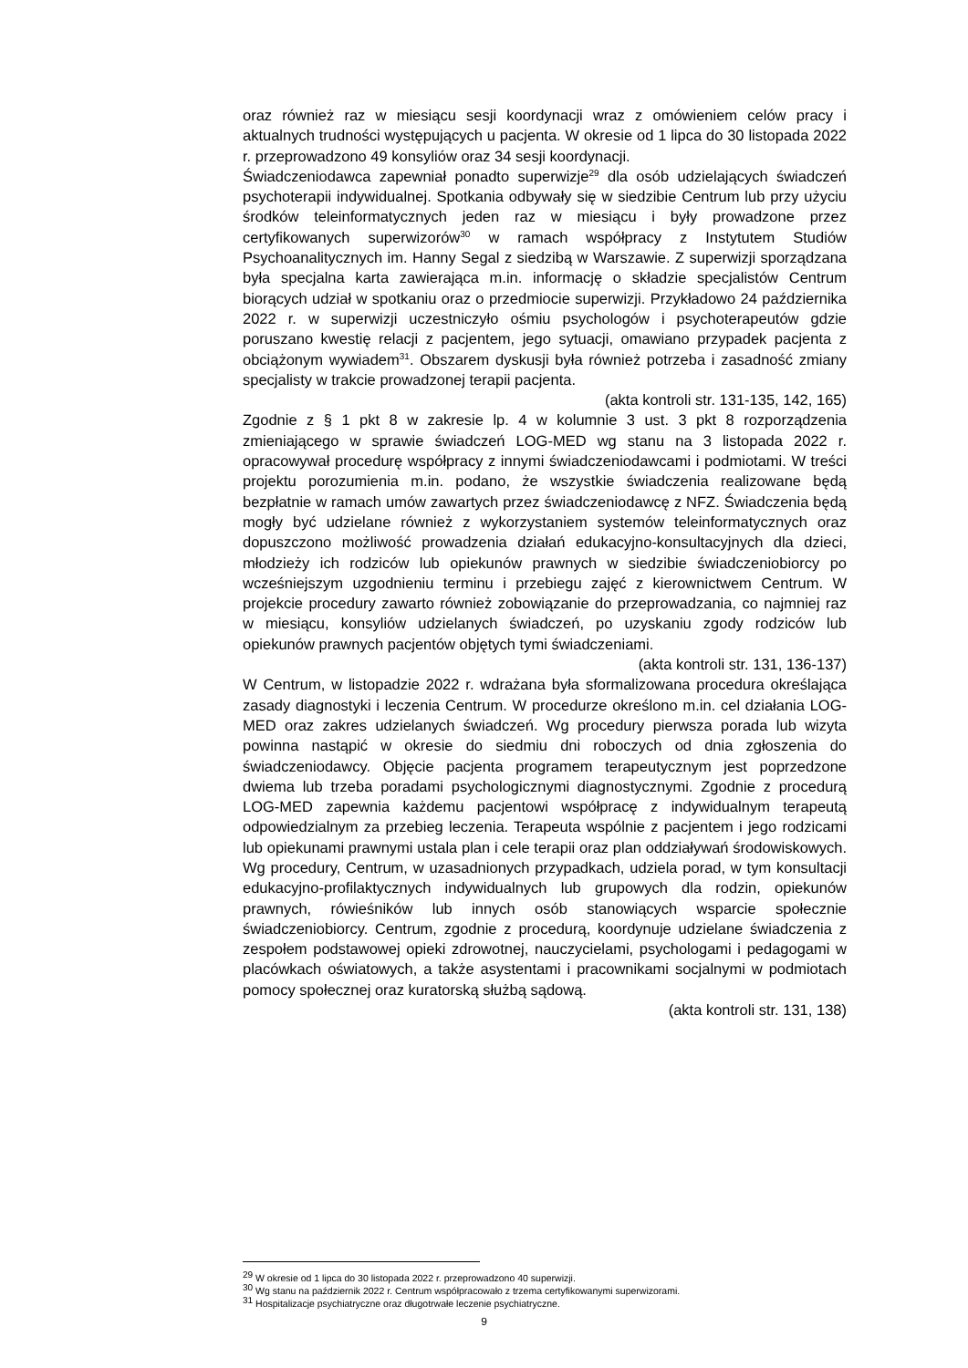oraz również raz w miesiącu sesji koordynacji wraz z omówieniem celów pracy i aktualnych trudności występujących u pacjenta. W okresie od 1 lipca do 30 listopada 2022 r. przeprowadzono 49 konsyliów oraz 34 sesji koordynacji.
Świadczeniodawca zapewniał ponadto superwizje<sup>29</sup> dla osób udzielających świadczeń psychoterapii indywidualnej. Spotkania odbywały się w siedzibie Centrum lub przy użyciu środków teleinformatycznych jeden raz w miesiącu i były prowadzone przez certyfikowanych superwizorów<sup>30</sup> w ramach współpracy z Instytutem Studiów Psychoanalitycznych im. Hanny Segal z siedzibą w Warszawie. Z superwizji sporządzana była specjalna karta zawierająca m.in. informację o składzie specjalistów Centrum biorących udział w spotkaniu oraz o przedmiocie superwizji. Przykładowo 24 października 2022 r. w superwizji uczestniczyło ośmiu psychologów i psychoterapeutów gdzie poruszano kwestię relacji z pacjentem, jego sytuacji, omawiano przypadek pacjenta z obciążonym wywiadem<sup>31</sup>. Obszarem dyskusji była również potrzeba i zasadność zmiany specjalisty w trakcie prowadzonej terapii pacjenta.
(akta kontroli str. 131-135, 142, 165)
Zgodnie z § 1 pkt 8 w zakresie lp. 4 w kolumnie 3 ust. 3 pkt 8 rozporządzenia zmieniającego w sprawie świadczeń LOG-MED wg stanu na 3 listopada 2022 r. opracowywał procedurę współpracy z innymi świadczeniodawcami i podmiotami. W treści projektu porozumienia m.in. podano, że wszystkie świadczenia realizowane będą bezpłatnie w ramach umów zawartych przez świadczeniodawcę z NFZ. Świadczenia będą mogły być udzielane również z wykorzystaniem systemów teleinformatycznych oraz dopuszczono możliwość prowadzenia działań edukacyjno-konsultacyjnych dla dzieci, młodzieży ich rodziców lub opiekunów prawnych w siedzibie świadczeniobiorcy po wcześniejszym uzgodnieniu terminu i przebiegu zajęć z kierownictwem Centrum. W projekcie procedury zawarto również zobowiązanie do przeprowadzania, co najmniej raz w miesiącu, konsyliów udzielanych świadczeń, po uzyskaniu zgody rodziców lub opiekunów prawnych pacjentów objętych tymi świadczeniami.
(akta kontroli str. 131, 136-137)
W Centrum, w listopadzie 2022 r. wdrażana była sformalizowana procedura określająca zasady diagnostyki i leczenia Centrum. W procedurze określono m.in. cel działania LOG-MED oraz zakres udzielanych świadczeń. Wg procedury pierwsza porada lub wizyta powinna nastąpić w okresie do siedmiu dni roboczych od dnia zgłoszenia do świadczeniodawcy. Objęcie pacjenta programem terapeutycznym jest poprzedzone dwiema lub trzeba poradami psychologicznymi diagnostycznymi. Zgodnie z procedurą LOG-MED zapewnia każdemu pacjentowi współpracę z indywidualnym terapeutą odpowiedzialnym za przebieg leczenia. Terapeuta wspólnie z pacjentem i jego rodzicami lub opiekunami prawnymi ustala plan i cele terapii oraz plan oddziaływań środowiskowych. Wg procedury, Centrum, w uzasadnionych przypadkach, udziela porad, w tym konsultacji edukacyjno-profilaktycznych indywidualnych lub grupowych dla rodzin, opiekunów prawnych, rówieśników lub innych osób stanowiących wsparcie społecznie świadczeniobiorcy. Centrum, zgodnie z procedurą, koordynuje udzielane świadczenia z zespołem podstawowej opieki zdrowotnej, nauczycielami, psychologami i pedagogami w placówkach oświatowych, a także asystentami i pracownikami socjalnymi w podmiotach pomocy społecznej oraz kuratorską służbą sądową.
(akta kontroli str. 131, 138)
<sup>29</sup> W okresie od 1 lipca do 30 listopada 2022 r. przeprowadzono 40 superwizji.
<sup>30</sup> Wg stanu na październik 2022 r. Centrum współpracowało z trzema certyfikowanymi superwizorami.
<sup>31</sup> Hospitalizacje psychiatryczne oraz długotrwałe leczenie psychiatryczne.
9